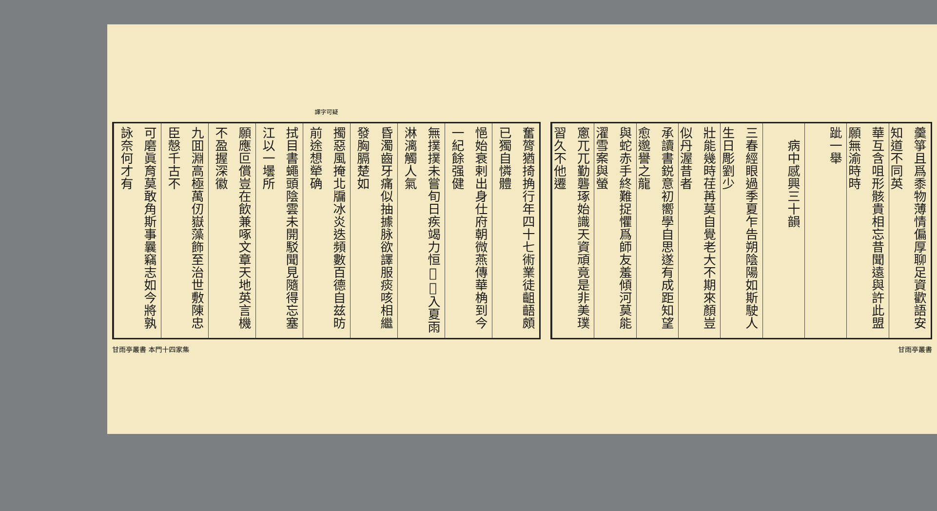譯字可疑
奮膂猶掎捔行年四十七術業徒齟齬頗已獨自憐體
悒始衰剌出身仕府朝微燕傳華桷到今一紀餘强健
無撲撲未嘗旬日疾竭力恒𣯶𣯶入夏雨淋漓觸人氣
昏濁齒牙痛似抽據脉欲譯服痰咳相繼發胸膈楚如
擉惡風掩北牖冰炎迭頻數百德自兹昉前途想犖确
拭目書蠅頭陰雲未開駁聞見隨得忘塞江以一壜所
願應叵償豈在飲兼啄文章天地英言機不盈握深徽
九囬淵高極萬仞嶽藻飾至治世敷陳忠臣慤千古不
可磨眞育莫敢角斯事曩竊志如今將孰詠奈何才有
甘雨亭叢書 本門十四家集
羹箏且爲黍物薄情偏厚聊足資歡語安知道不同英
華互含咀形骸貴相忘昔聞遠與許此盟願無渝時時
跐一舉
　病中感興三十韻
三春經眼過季夏乍告朔陰陽如斯駛人生日彫劉少
壯能幾時荏苒莫自覺老大不期來顏豈似丹渥昔者
承讀書鋭意初嚮學自思遂有成距知望愈邈譽之龍
與蛇赤手終難捉懼爲師友羞傾河莫能濯雪案與螢
窻兀兀勤礱琢始識天資頑竟是非美璞習久不他遷
甘雨亭叢書